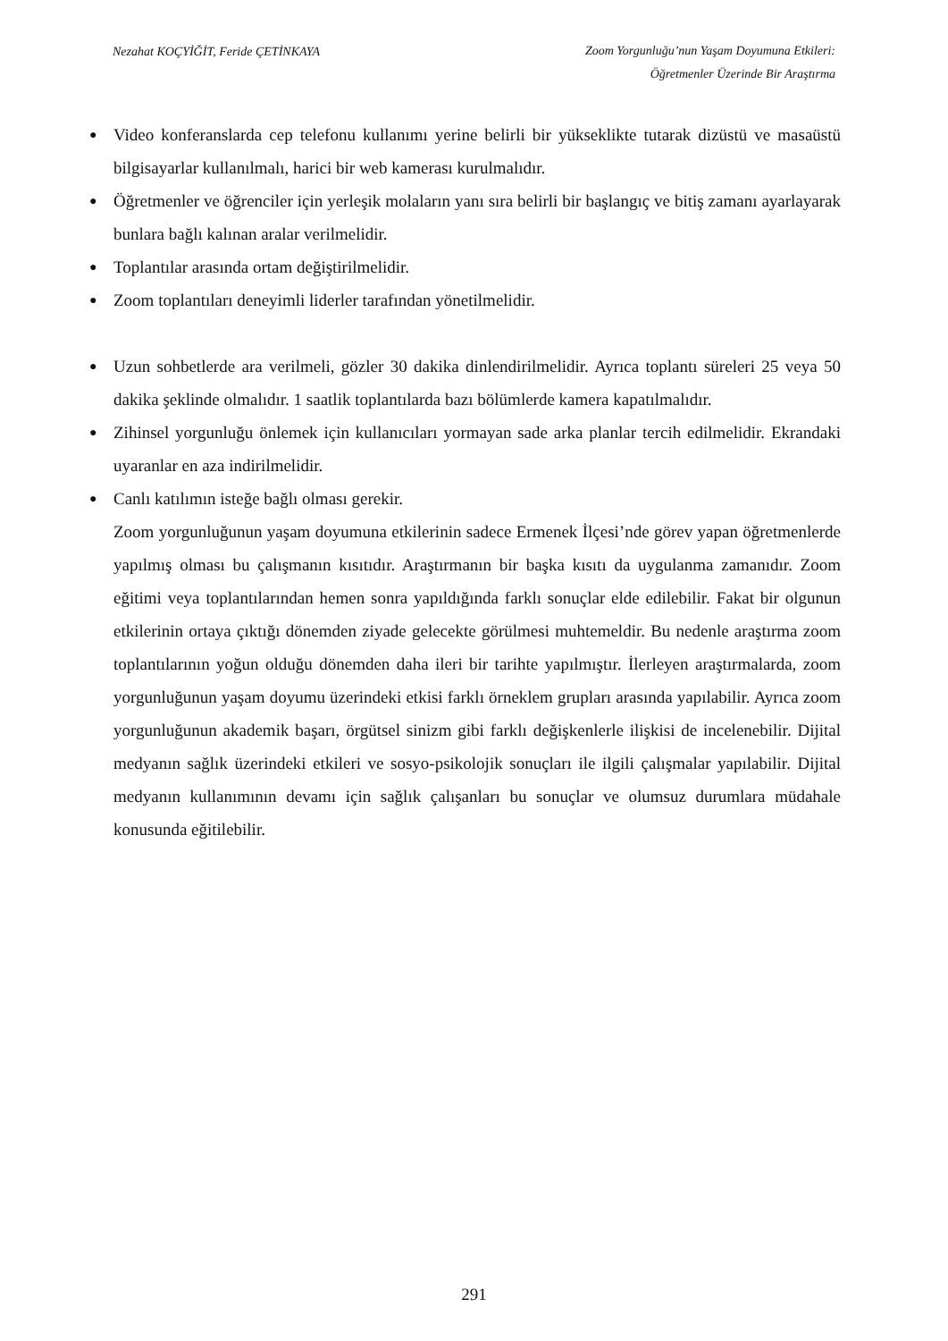Nezahat KOÇYİĞİT, Feride ÇETİNKAYA Zoom Yorgunluğu’nun Yaşam Doyumuna Etkileri:
Öğretmenler Üzerinde Bir Araştırma
● Video konferanslarda cep telefonu kullanımı yerine belirli bir yükseklikte tutarak dizüstü ve masaüstü bilgisayarlar kullanılmalı, harici bir web kamerası kurulmalıdır.
● Öğretmenler ve öğrenciler için yerleşik molaların yanı sıra belirli bir başlangıç ve bitiş zamanı ayarlayarak bunlara bağlı kalınan aralar verilmelidir.
● Toplantılar arasında ortam değiştirilmelidir.
● Zoom toplantıları deneyimli liderler tarafından yönetilmelidir.
● Uzun sohbetlerde ara verilmeli, gözler 30 dakika dinlendirilmelidir. Ayrıca toplantı süreleri 25 veya 50 dakika şeklinde olmalıdır. 1 saatlik toplantılarda bazı bölümlerde kamera kapatılmalıdır.
● Zihinsel yorgunluğu önlemek için kullanıcıları yormayan sade arka planlar tercih edilmelidir. Ekrandaki uyaranlar en aza indirilmelidir.
● Canlı katılımın isteğe bağlı olması gerekir.
Zoom yorgunluğunun yaşam doyumuna etkilerinin sadece Ermenek İlçesi’nde görev yapan öğretmenlerde yapılmış olması bu çalışmanın kısıtıdır. Araştırmanın bir başka kısıtı da uygulanma zamanıdır. Zoom eğitimi veya toplantılarından hemen sonra yapıldığında farklı sonuçlar elde edilebilir. Fakat bir olgunun etkilerinin ortaya çıktığı dönemden ziyade gelecekte görülmesi muhtemeldir. Bu nedenle araştırma zoom toplantılarının yoğun olduğu dönemden daha ileri bir tarihte yapılmıştır. İlerleyen araştırmalarda, zoom yorgunluğunun yaşam doyumu üzerindeki etkisi farklı örneklem grupları arasında yapılabilir. Ayrıca zoom yorgunluğunun akademik başarı, örgütsel sinizm gibi farklı değişkenlerle ilişkisi de incelenebilir. Dijital medyanın sağlık üzerindeki etkileri ve sosyo-psikolojik sonuçları ile ilgili çalışmalar yapılabilir. Dijital medyanın kullanımının devamı için sağlık çalışanları bu sonuçlar ve olumsuz durumlara müdahale konusunda eğitilebilir.
291